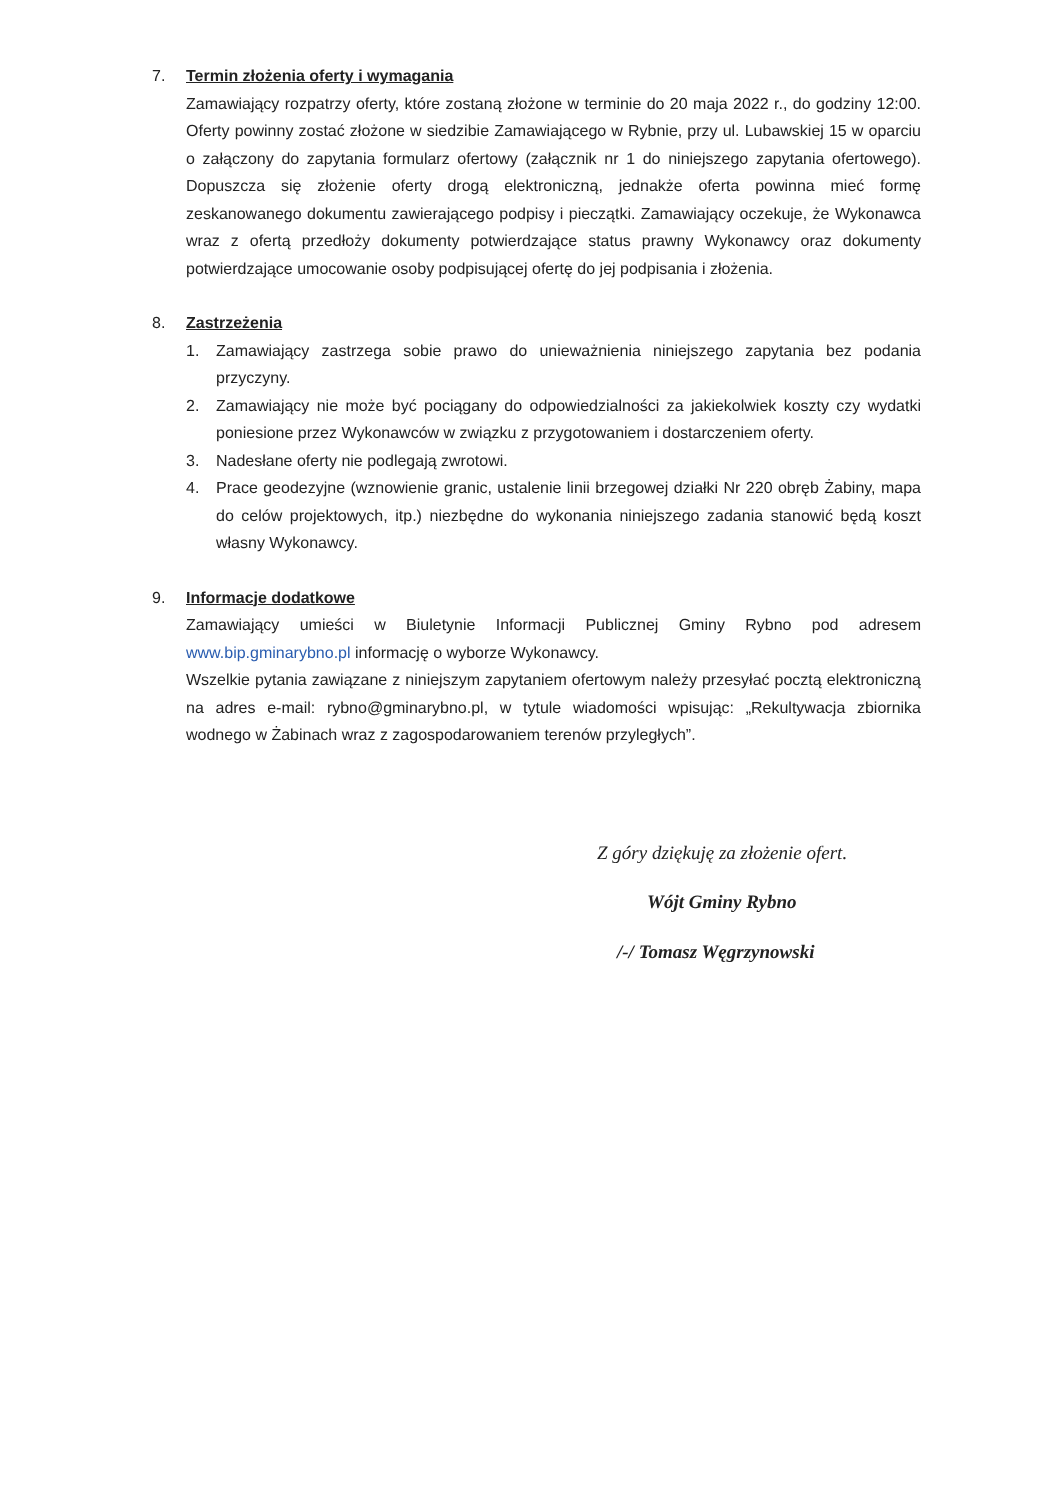7. Termin złożenia oferty i wymagania
Zamawiający rozpatrzy oferty, które zostaną złożone w terminie do 20 maja 2022 r., do godziny 12:00. Oferty powinny zostać złożone w siedzibie Zamawiającego w Rybnie, przy ul. Lubawskiej 15 w oparciu o załączony do zapytania formularz ofertowy (załącznik nr 1 do niniejszego zapytania ofertowego). Dopuszcza się złożenie oferty drogą elektroniczną, jednakże oferta powinna mieć formę zeskanowanego dokumentu zawierającego podpisy i pieczątki. Zamawiający oczekuje, że Wykonawca wraz z ofertą przedłoży dokumenty potwierdzające status prawny Wykonawcy oraz dokumenty potwierdzające umocowanie osoby podpisującej ofertę do jej podpisania i złożenia.
8. Zastrzeżenia
1. Zamawiający zastrzega sobie prawo do unieważnienia niniejszego zapytania bez podania przyczyny.
2. Zamawiający nie może być pociągany do odpowiedzialności za jakiekolwiek koszty czy wydatki poniesione przez Wykonawców w związku z przygotowaniem i dostarczeniem oferty.
3. Nadesłane oferty nie podlegają zwrotowi.
4. Prace geodezyjne (wznowienie granic, ustalenie linii brzegowej działki Nr 220 obręb Żabiny, mapa do celów projektowych, itp.) niezbędne do wykonania niniejszego zadania stanowić będą koszt własny Wykonawcy.
9. Informacje dodatkowe
Zamawiający umieści w Biuletynie Informacji Publicznej Gminy Rybno pod adresem www.bip.gminarybno.pl informację o wyborze Wykonawcy.
Wszelkie pytania zawiązane z niniejszym zapytaniem ofertowym należy przesyłać pocztą elektroniczną na adres e-mail: rybno@gminarybno.pl, w tytule wiadomości wpisując: „Rekultywacja zbiornika wodnego w Żabinach wraz z zagospodarowaniem terenów przyległych”.
Z góry dziękuję za złożenie ofert.
Wójt Gminy Rybno
/-/ Tomasz Węgrzynowski